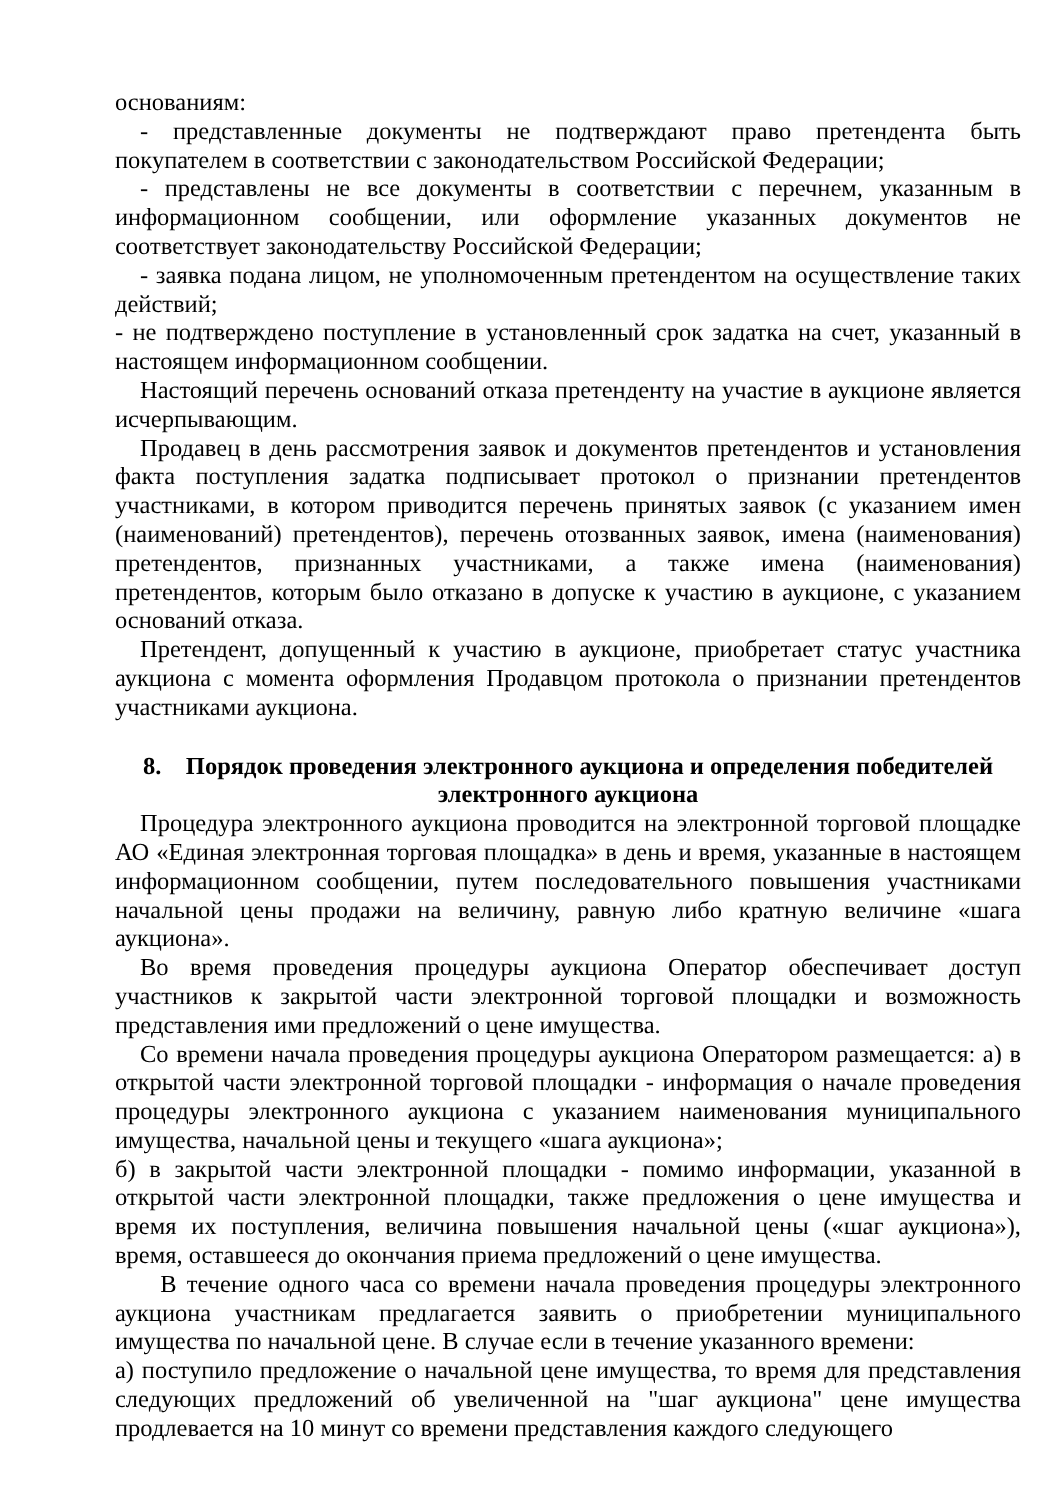основаниям:
- представленные документы не подтверждают право претендента быть покупателем в соответствии с законодательством Российской Федерации;
- представлены не все документы в соответствии с перечнем, указанным в информационном сообщении, или оформление указанных документов не соответствует законодательству Российской Федерации;
- заявка подана лицом, не уполномоченным претендентом на осуществление таких действий;
- не подтверждено поступление в установленный срок задатка на счет, указанный в настоящем информационном сообщении.
Настоящий перечень оснований отказа претенденту на участие в аукционе является исчерпывающим.
Продавец в день рассмотрения заявок и документов претендентов и установления факта поступления задатка подписывает протокол о признании претендентов участниками, в котором приводится перечень принятых заявок (с указанием имен (наименований) претендентов), перечень отозванных заявок, имена (наименования) претендентов, признанных участниками, а также имена (наименования) претендентов, которым было отказано в допуске к участию в аукционе, с указанием оснований отказа.
Претендент, допущенный к участию в аукционе, приобретает статус участника аукциона с момента оформления Продавцом протокола о признании претендентов участниками аукциона.
8. Порядок проведения электронного аукциона и определения победителей электронного аукциона
Процедура электронного аукциона проводится на электронной торговой площадке АО «Единая электронная торговая площадка» в день и время, указанные в настоящем информационном сообщении, путем последовательного повышения участниками начальной цены продажи на величину, равную либо кратную величине «шага аукциона».
Во время проведения процедуры аукциона Оператор обеспечивает доступ участников к закрытой части электронной торговой площадки и возможность представления ими предложений о цене имущества.
Со времени начала проведения процедуры аукциона Оператором размещается: а) в открытой части электронной торговой площадки - информация о начале проведения процедуры электронного аукциона с указанием наименования муниципального имущества, начальной цены и текущего «шага аукциона»;
б) в закрытой части электронной площадки - помимо информации, указанной в открытой части электронной площадки, также предложения о цене имущества и время их поступления, величина повышения начальной цены («шаг аукциона»), время, оставшееся до окончания приема предложений о цене имущества.
В течение одного часа со времени начала проведения процедуры электронного аукциона участникам предлагается заявить о приобретении муниципального имущества по начальной цене. В случае если в течение указанного времени:
а) поступило предложение о начальной цене имущества, то время для представления следующих предложений об увеличенной на "шаг аукциона" цене имущества продлевается на 10 минут со времени представления каждого следующего